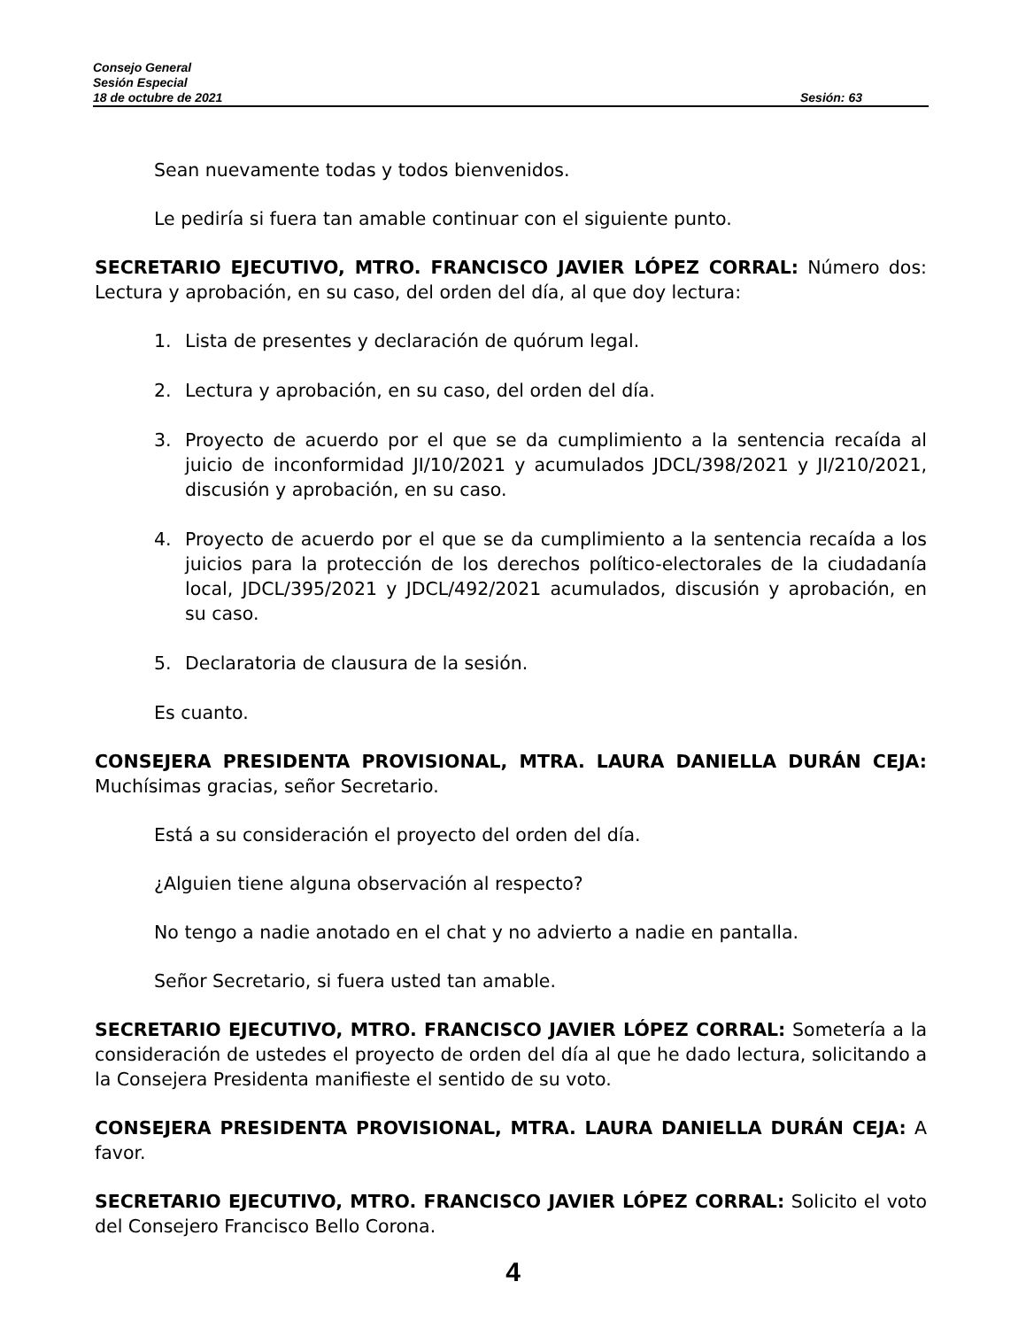Consejo General
Sesión Especial
18 de octubre de 2021 Sesión: 63
Sean nuevamente todas y todos bienvenidos.
Le pediría si fuera tan amable continuar con el siguiente punto.
SECRETARIO EJECUTIVO, MTRO. FRANCISCO JAVIER LÓPEZ CORRAL: Número dos: Lectura y aprobación, en su caso, del orden del día, al que doy lectura:
1. Lista de presentes y declaración de quórum legal.
2. Lectura y aprobación, en su caso, del orden del día.
3. Proyecto de acuerdo por el que se da cumplimiento a la sentencia recaída al juicio de inconformidad JI/10/2021 y acumulados JDCL/398/2021 y JI/210/2021, discusión y aprobación, en su caso.
4. Proyecto de acuerdo por el que se da cumplimiento a la sentencia recaída a los juicios para la protección de los derechos político-electorales de la ciudadanía local, JDCL/395/2021 y JDCL/492/2021 acumulados, discusión y aprobación, en su caso.
5. Declaratoria de clausura de la sesión.
Es cuanto.
CONSEJERA PRESIDENTA PROVISIONAL, MTRA. LAURA DANIELLA DURÁN CEJA: Muchísimas gracias, señor Secretario.
Está a su consideración el proyecto del orden del día.
¿Alguien tiene alguna observación al respecto?
No tengo a nadie anotado en el chat y no advierto a nadie en pantalla.
Señor Secretario, si fuera usted tan amable.
SECRETARIO EJECUTIVO, MTRO. FRANCISCO JAVIER LÓPEZ CORRAL: Sometería a la consideración de ustedes el proyecto de orden del día al que he dado lectura, solicitando a la Consejera Presidenta manifieste el sentido de su voto.
CONSEJERA PRESIDENTA PROVISIONAL, MTRA. LAURA DANIELLA DURÁN CEJA: A favor.
SECRETARIO EJECUTIVO, MTRO. FRANCISCO JAVIER LÓPEZ CORRAL: Solicito el voto del Consejero Francisco Bello Corona.
4